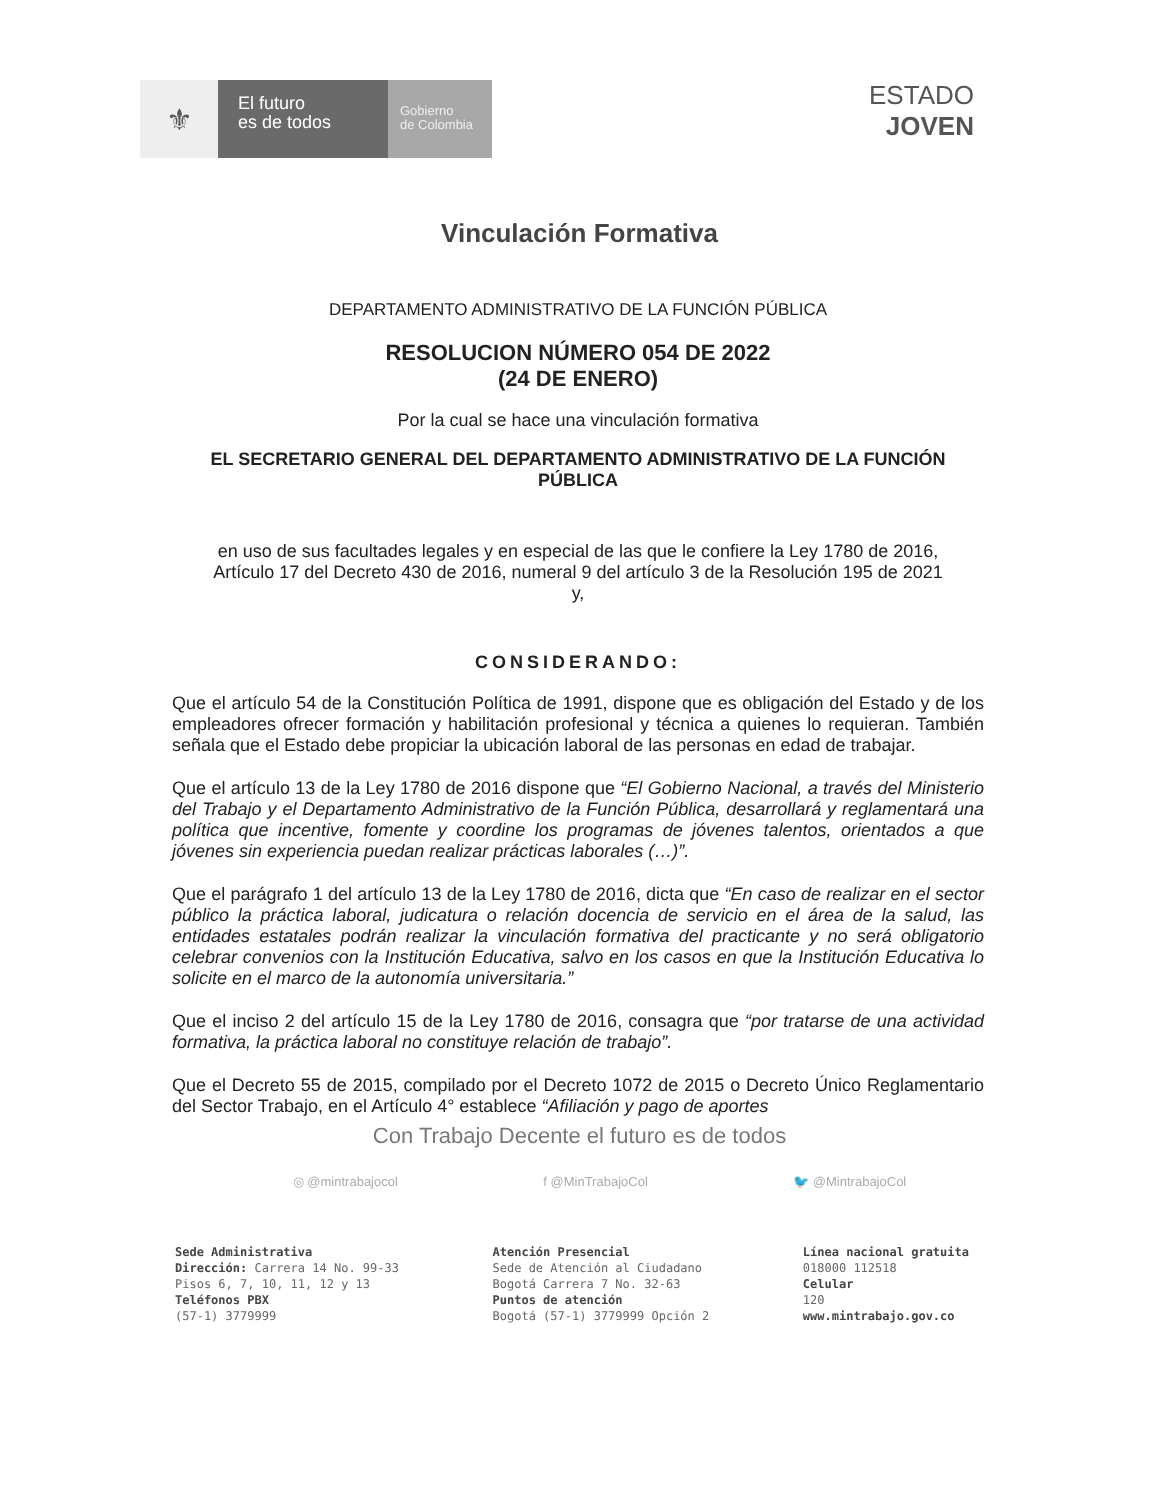⚜
El futuro
es de todos
Gobierno
de Colombia
ESTADO
JOVEN
Vinculación Formativa
DEPARTAMENTO ADMINISTRATIVO DE LA FUNCIÓN PÚBLICA
RESOLUCION NÚMERO 054 DE 2022
(24 DE ENERO)
Por la cual se hace una vinculación formativa
EL SECRETARIO GENERAL DEL DEPARTAMENTO ADMINISTRATIVO DE LA FUNCIÓN PÚBLICA
en uso de sus facultades legales y en especial de las que le confiere la Ley 1780 de 2016, Artículo 17 del Decreto 430 de 2016, numeral 9 del artículo 3 de la Resolución 195 de 2021 y,
CONSIDERANDO:
Que el artículo 54 de la Constitución Política de 1991, dispone que es obligación del Estado y de los empleadores ofrecer formación y habilitación profesional y técnica a quienes lo requieran. También señala que el Estado debe propiciar la ubicación laboral de las personas en edad de trabajar.
Que el artículo 13 de la Ley 1780 de 2016 dispone que “El Gobierno Nacional, a través del Ministerio del Trabajo y el Departamento Administrativo de la Función Pública, desarrollará y reglamentará una política que incentive, fomente y coordine los programas de jóvenes talentos, orientados a que jóvenes sin experiencia puedan realizar prácticas laborales (…)”.
Que el parágrafo 1 del artículo 13 de la Ley 1780 de 2016, dicta que “En caso de realizar en el sector público la práctica laboral, judicatura o relación docencia de servicio en el área de la salud, las entidades estatales podrán realizar la vinculación formativa del practicante y no será obligatorio celebrar convenios con la Institución Educativa, salvo en los casos en que la Institución Educativa lo solicite en el marco de la autonomía universitaria.”
Que el inciso 2 del artículo 15 de la Ley 1780 de 2016, consagra que “por tratarse de una actividad formativa, la práctica laboral no constituye relación de trabajo”.
Que el Decreto 55 de 2015, compilado por el Decreto 1072 de 2015 o Decreto Único Reglamentario del Sector Trabajo, en el Artículo 4° establece “Afiliación y pago de aportes
Con Trabajo Decente el futuro es de todos
◎ @mintrabajocol f @MinTrabajoCol 🐦 @MintrabajoCol
Sede Administrativa
Dirección: Carrera 14 No. 99-33
Pisos 6, 7, 10, 11, 12 y 13
Teléfonos PBX
(57-1) 3779999
Atención Presencial
Sede de Atención al Ciudadano
Bogotá Carrera 7 No. 32-63
Puntos de atención
Bogotá (57-1) 3779999 Opción 2
Línea nacional gratuita
018000 112518
Celular
120
www.mintrabajo.gov.co